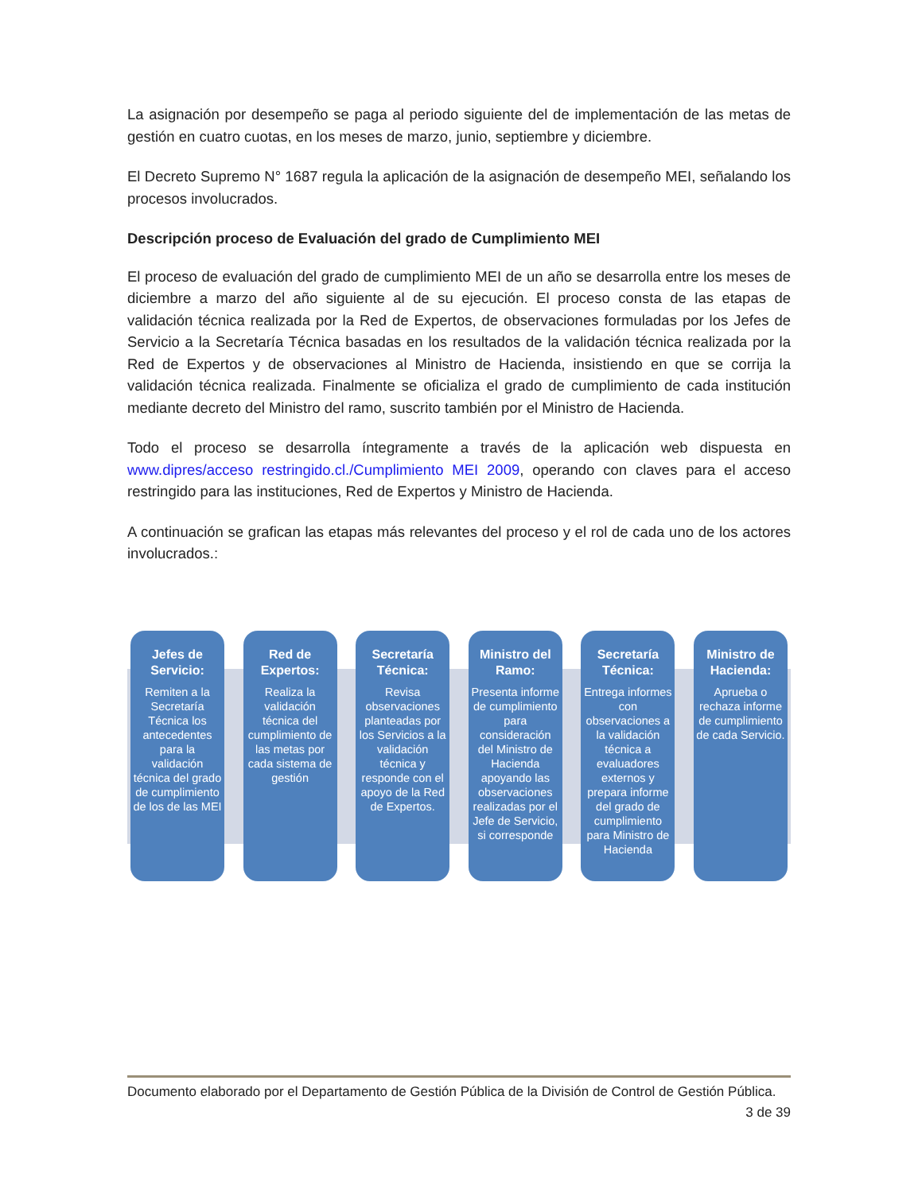La asignación por desempeño se paga al periodo siguiente del de implementación de las metas de gestión en cuatro cuotas, en los meses de marzo, junio, septiembre y diciembre.
El Decreto Supremo N° 1687 regula la aplicación de la asignación de desempeño MEI, señalando los procesos involucrados.
Descripción proceso de Evaluación del grado de Cumplimiento MEI
El proceso de evaluación del grado de cumplimiento MEI de un año se desarrolla entre los meses de diciembre a marzo del año siguiente al de su ejecución. El proceso consta de las etapas de validación técnica realizada por la Red de Expertos, de observaciones formuladas por los Jefes de Servicio a la Secretaría Técnica basadas en los resultados de la validación técnica realizada por la Red de Expertos y de observaciones al Ministro de Hacienda, insistiendo en que se corrija la validación técnica realizada. Finalmente se oficializa el grado de cumplimiento de cada institución mediante decreto del Ministro del ramo, suscrito también por el Ministro de Hacienda.
Todo el proceso se desarrolla íntegramente a través de la aplicación web dispuesta en www.dipres/acceso restringido.cl./Cumplimiento MEI 2009, operando con claves para el acceso restringido para las instituciones, Red de Expertos y Ministro de Hacienda.
A continuación se grafican las etapas más relevantes del proceso y el rol de cada uno de los actores involucrados.:
Jefes de Servicio:
Remiten a la Secretaría Técnica los antecedentes para la validación técnica del grado de cumplimiento de los de las MEI
Red de Expertos:
Realiza la validación técnica del cumplimiento de las metas por cada sistema de gestión
Secretaría Técnica:
Revisa observaciones planteadas por los Servicios a la validación técnica y responde con el apoyo de la Red de Expertos.
Ministro del Ramo:
Presenta informe de cumplimiento para consideración del Ministro de Hacienda apoyando las observaciones realizadas por el Jefe de Servicio, si corresponde
Secretaría Técnica:
Entrega informes con observaciones a la validación técnica a evaluadores externos y prepara informe del grado de cumplimiento para Ministro de Hacienda
Ministro de Hacienda:
Aprueba o rechaza informe de cumplimiento de cada Servicio.
Documento elaborado por el Departamento de Gestión Pública de la División de Control de Gestión Pública.
3 de 39